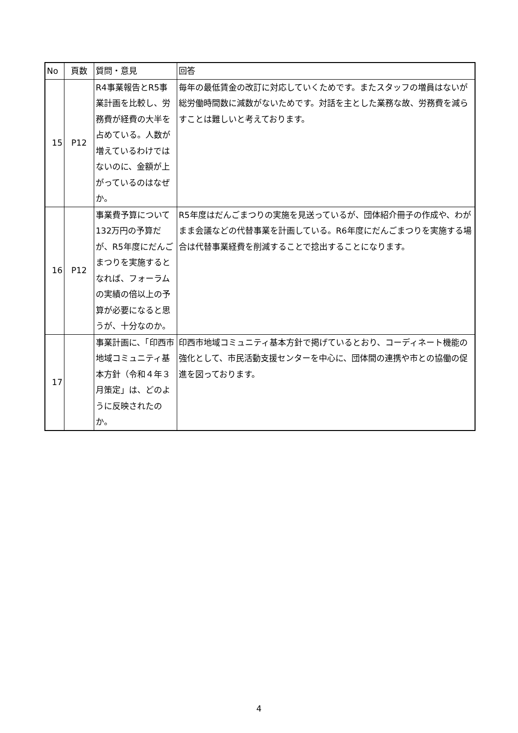| No | 頁数 | 質問・意見 | 回答 |
| --- | --- | --- | --- |
| 15 | P12 | R4事業報告とR5事業計画を比較し、労務費が経費の大半を占めている。人数が増えているわけではないのに、金額が上がっているのはなぜか。 | 毎年の最低賃金の改訂に対応していくためです。またスタッフの増員はないが総労働時間数に減数がないためです。対話を主とした業務な故、労務費を減らすことは難しいと考えております。 |
| 16 | P12 | 事業費予算について132万円の予算だが、R5年度にだんごまつりを実施するとなれば、フォーラムの実績の倍以上の予算が必要になると思うが、十分なのか。 | R5年度はだんごまつりの実施を見送っているが、団体紹介冊子の作成や、わがまま会議などの代替事業を計画している。R6年度にだんごまつりを実施する場合は代替事業経費を削減することで捻出することになります。 |
| 17 | | 事業計画に、「印西市地域コミュニティ基本方針（令和４年３月策定」は、どのように反映されたのか。 | 印西市地域コミュニティ基本方針で掲げているとおり、コーディネート機能の強化として、市民活動支援センターを中心に、団体間の連携や市との協働の促進を図っております。 |
4